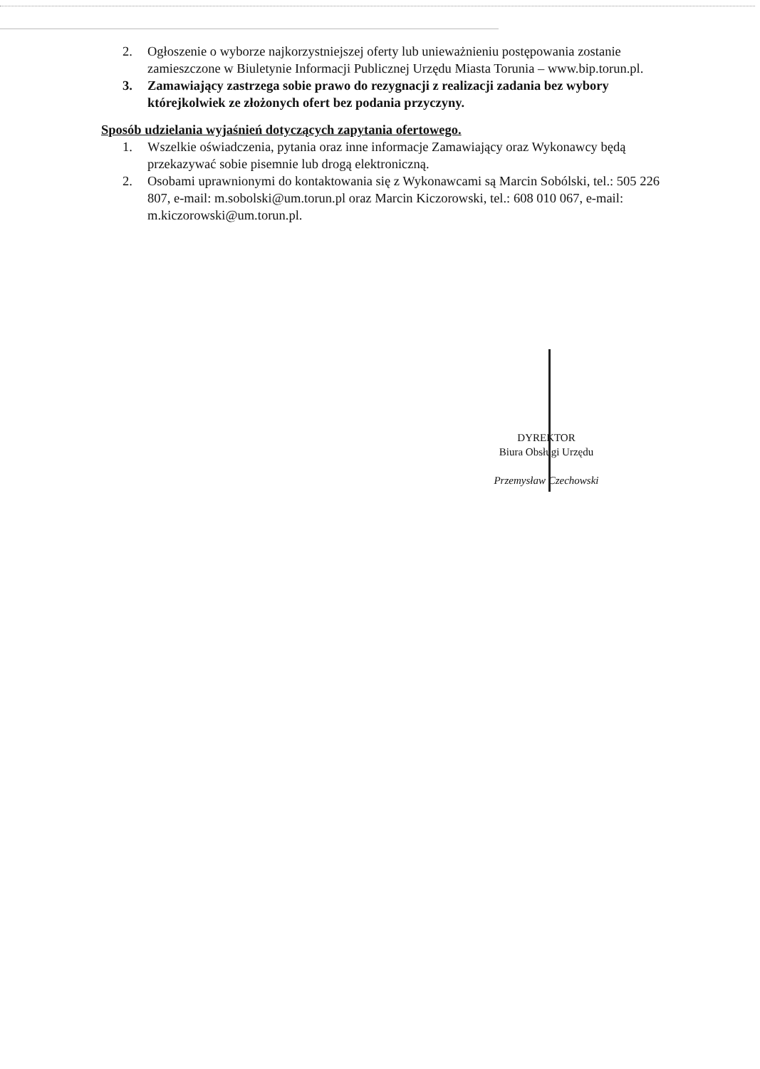2. Ogłoszenie o wyborze najkorzystniejszej oferty lub unieważnieniu postępowania zostanie zamieszczone w Biuletynie Informacji Publicznej Urzędu Miasta Torunia – www.bip.torun.pl.
3. Zamawiający zastrzega sobie prawo do rezygnacji z realizacji zadania bez wybory którejkolwiek ze złożonych ofert bez podania przyczyny.
Sposób udzielania wyjaśnień dotyczących zapytania ofertowego.
1. Wszelkie oświadczenia, pytania oraz inne informacje Zamawiający oraz Wykonawcy będą przekazywać sobie pisemnie lub drogą elektroniczną.
2. Osobami uprawnionymi do kontaktowania się z Wykonawcami są Marcin Sobólski, tel.: 505 226 807, e-mail: m.sobolski@um.torun.pl oraz Marcin Kiczorowski, tel.: 608 010 067, e-mail: m.kiczorowski@um.torun.pl.
DYREKTOR
Biura Obsługi Urzędu
Przemysław Czechowski